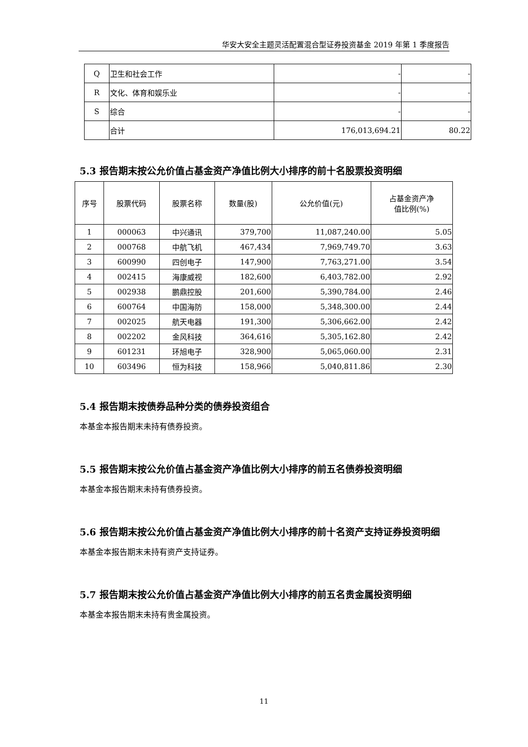华安大安全主题灵活配置混合型证券投资基金 2019 年第 1 季度报告
| Q | 卫生和社会工作 | - | - |
| R | 文化、体育和娱乐业 | - | - |
| S | 综合 | - | - |
| | 合计 | 176,013,694.21 | 80.22 |
5.3 报告期末按公允价值占基金资产净值比例大小排序的前十名股票投资明细
| 序号 | 股票代码 | 股票名称 | 数量(股) | 公允价值(元) | 占基金资产净 值比例(%) |
| --- | --- | --- | --- | --- | --- |
| 1 | 000063 | 中兴通讯 | 379,700 | 11,087,240.00 | 5.05 |
| 2 | 000768 | 中航飞机 | 467,434 | 7,969,749.70 | 3.63 |
| 3 | 600990 | 四创电子 | 147,900 | 7,763,271.00 | 3.54 |
| 4 | 002415 | 海康威视 | 182,600 | 6,403,782.00 | 2.92 |
| 5 | 002938 | 鹏鼎控股 | 201,600 | 5,390,784.00 | 2.46 |
| 6 | 600764 | 中国海防 | 158,000 | 5,348,300.00 | 2.44 |
| 7 | 002025 | 航天电器 | 191,300 | 5,306,662.00 | 2.42 |
| 8 | 002202 | 金风科技 | 364,616 | 5,305,162.80 | 2.42 |
| 9 | 601231 | 环旭电子 | 328,900 | 5,065,060.00 | 2.31 |
| 10 | 603496 | 恒为科技 | 158,966 | 5,040,811.86 | 2.30 |
5.4 报告期末按债券品种分类的债券投资组合
本基金本报告期末未持有债券投资。
5.5 报告期末按公允价值占基金资产净值比例大小排序的前五名债券投资明细
本基金本报告期末未持有债券投资。
5.6 报告期末按公允价值占基金资产净值比例大小排序的前十名资产支持证券投资明细
本基金本报告期末未持有资产支持证券。
5.7 报告期末按公允价值占基金资产净值比例大小排序的前五名贵金属投资明细
本基金本报告期末未持有贵金属投资。
11